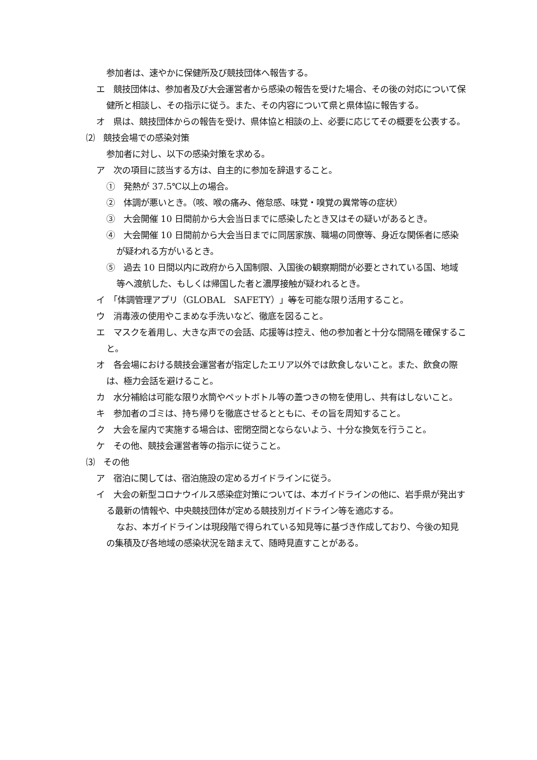参加者は、速やかに保健所及び競技団体へ報告する。
エ　競技団体は、参加者及び大会運営者から感染の報告を受けた場合、その後の対応について保健所と相談し、その指示に従う。また、その内容について県と県体協に報告する。
オ　県は、競技団体からの報告を受け、県体協と相談の上、必要に応じてその概要を公表する。
⑵　競技会場での感染対策
参加者に対し、以下の感染対策を求める。
ア　次の項目に該当する方は、自主的に参加を辞退すること。
①　発熱が 37.5℃以上の場合。
②　体調が悪いとき。（咳、喉の痛み、倦怠感、味覚・嗅覚の異常等の症状）
③　大会開催 10 日間前から大会当日までに感染したとき又はその疑いがあるとき。
④　大会開催 10 日間前から大会当日までに同居家族、職場の同僚等、身近な関係者に感染が疑われる方がいるとき。
⑤　過去 10 日間以内に政府から入国制限、入国後の観察期間が必要とされている国、地域等へ渡航した、もしくは帰国した者と濃厚接触が疑われるとき。
イ　「体調管理アプリ（GLOBAL　SAFETY）」等を可能な限り活用すること。
ウ　消毒液の使用やこまめな手洗いなど、徹底を図ること。
エ　マスクを着用し、大きな声での会話、応援等は控え、他の参加者と十分な間隔を確保すること。
オ　各会場における競技会運営者が指定したエリア以外では飲食しないこと。また、飲食の際は、極力会話を避けること。
カ　水分補給は可能な限り水筒やペットボトル等の蓋つきの物を使用し、共有はしないこと。
キ　参加者のゴミは、持ち帰りを徹底させるとともに、その旨を周知すること。
ク　大会を屋内で実施する場合は、密閉空間とならないよう、十分な換気を行うこと。
ケ　その他、競技会運営者等の指示に従うこと。
⑶　その他
ア　宿泊に関しては、宿泊施設の定めるガイドラインに従う。
イ　大会の新型コロナウイルス感染症対策については、本ガイドラインの他に、岩手県が発出する最新の情報や、中央競技団体が定める競技別ガイドライン等を適応する。
なお、本ガイドラインは現段階で得られている知見等に基づき作成しており、今後の知見の集積及び各地域の感染状況を踏まえて、随時見直すことがある。